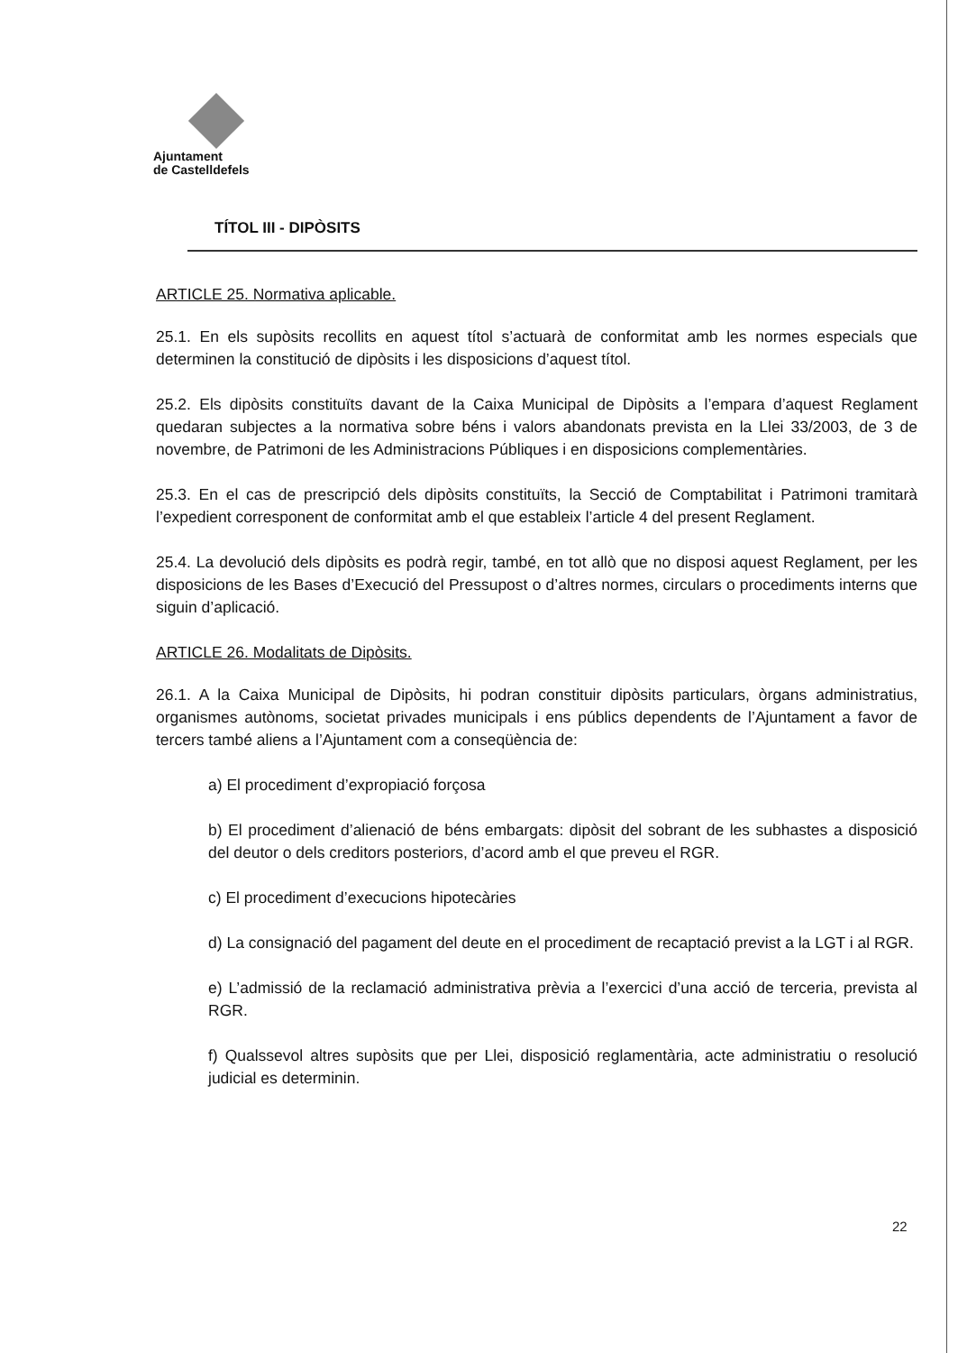Ajuntament
de Castelldefels
TÍTOL III - DIPÒSITS
ARTICLE 25. Normativa aplicable.
25.1. En els supòsits recollits en aquest títol s’actuarà de conformitat amb les normes especials que determinen la constitució de dipòsits i les disposicions d’aquest títol.
25.2. Els dipòsits constituïts davant de la Caixa Municipal de Dipòsits a l’empara d’aquest Reglament quedaran subjectes a la normativa sobre béns i valors abandonats prevista en la Llei 33/2003, de 3 de novembre, de Patrimoni de les Administracions Públiques i en disposicions complementàries.
25.3. En el cas de prescripció dels dipòsits constituïts, la Secció de Comptabilitat i Patrimoni tramitarà l’expedient corresponent de conformitat amb el que estableix l’article 4 del present Reglament.
25.4. La devolució dels dipòsits es podrà regir, també, en tot allò que no disposi aquest Reglament, per les disposicions de les Bases d’Execució del Pressupost o d’altres normes, circulars o procediments interns que siguin d’aplicació.
ARTICLE 26. Modalitats de Dipòsits.
26.1. A la Caixa Municipal de Dipòsits, hi podran constituir dipòsits particulars, òrgans administratius, organismes autònoms, societat privades municipals i ens públics dependents de l’Ajuntament a favor de tercers també aliens a l’Ajuntament com a conseqüència de:
a) El procediment d’expropiació forçosa
b) El procediment d’alienació de béns embargats: dipòsit del sobrant de les subhastes a disposició del deutor o dels creditors posteriors, d’acord amb el que preveu el RGR.
c) El procediment d’execucions hipotecàries
d) La consignació del pagament del deute en el procediment de recaptació previst a la LGT i al RGR.
e) L’admissió de la reclamació administrativa prèvia a l’exercici d’una acció de terceria, prevista al RGR.
f) Qualssevol altres supòsits que per Llei, disposició reglamentària, acte administratiu o resolució judicial es determinin.
22